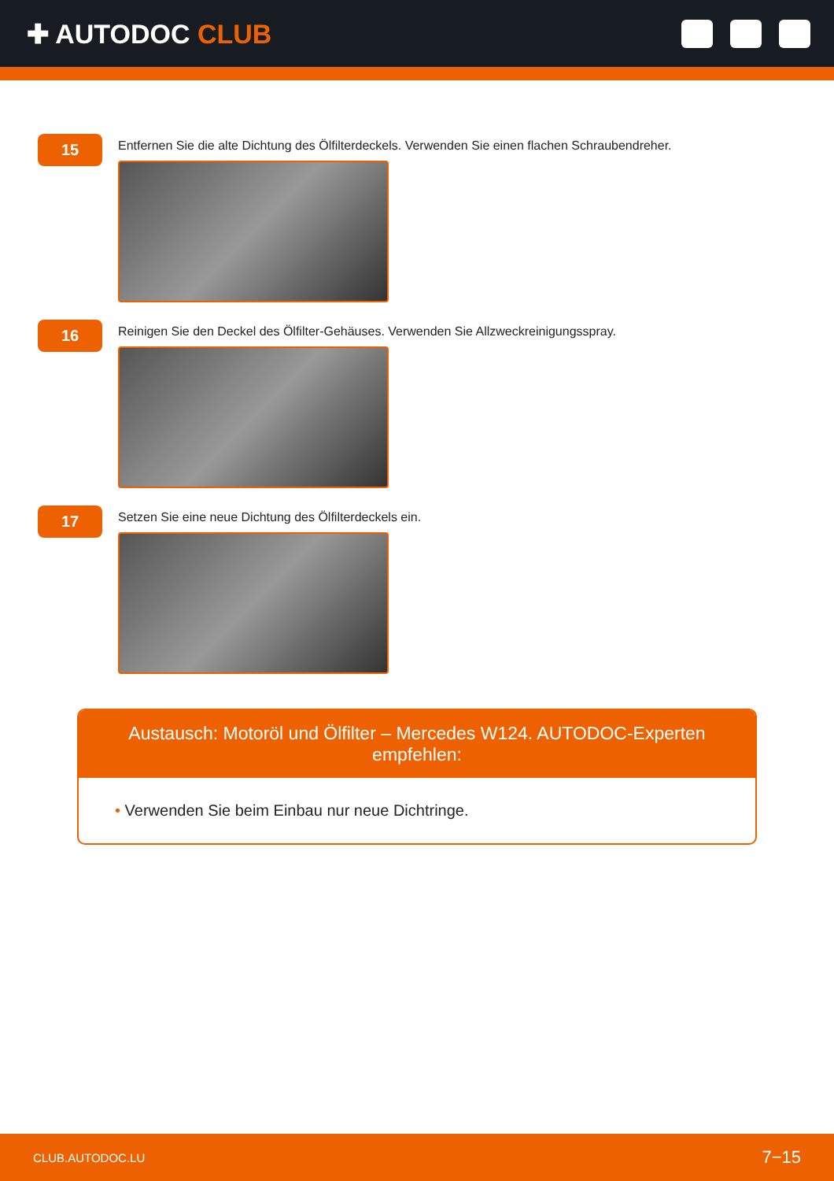✚ AUTODOC CLUB
15
Entfernen Sie die alte Dichtung des Ölfilterdeckels. Verwenden Sie einen flachen Schraubendreher.
16
Reinigen Sie den Deckel des Ölfilter-Gehäuses. Verwenden Sie Allzweckreinigungsspray.
17
Setzen Sie eine neue Dichtung des Ölfilterdeckels ein.
Austausch: Motoröl und Ölfilter – Mercedes W124. AUTODOC-Experten empfehlen:
• Verwenden Sie beim Einbau nur neue Dichtringe.
CLUB.AUTODOC.LU 7−15